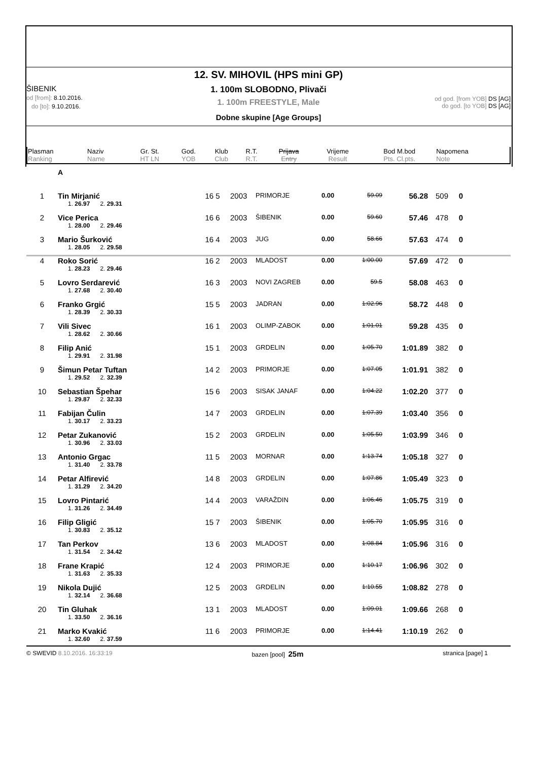ŠIBENIK
od [from]: 8.10.2016.
do [to]: 9.10.2016.
12. SV. MIHOVIL (HPS mini GP)
1. 100m SLOBODNO, Plivači
1. 100m FREESTYLE, Male
Dobne skupine [Age Groups]
od god. [from YOB] DS [AG]
do god. [to YOB] DS [AG]
| Plasman Ranking | Naziv Name | Gr. St. HT LN | God. YOB | Klub Club | R.T. R.T. | Prijava Entry | Vrijeme Result | Bod M.bod Pts. Cl.pts. | Napomena Note |
| --- | --- | --- | --- | --- | --- | --- | --- | --- | --- |
A
| 1 | Tin Mirjanić | 16 5 | 2003 | PRIMORJE | 0.00 | 59.09 | 56.28 | 509 | 0 | |
| | 1. 26.97 2. 29.31 | | | | | | | | | |
| 2 | Vice Perica | 16 6 | 2003 | ŠIBENIK | 0.00 | 59.60 | 57.46 | 478 | 0 | |
| | 1. 28.00 2. 29.46 | | | | | | | | | |
| 3 | Mario Šurković | 16 4 | 2003 | JUG | 0.00 | 58.66 | 57.63 | 474 | 0 | |
| | 1. 28.05 2. 29.58 | | | | | | | | | |
| 4 | Roko Sorić | 16 2 | 2003 | MLADOST | 0.00 | 1:00.00 | 57.69 | 472 | 0 | |
| | 1. 28.23 2. 29.46 | | | | | | | | | |
| 5 | Lovro Serdarević | 16 3 | 2003 | NOVI ZAGREB | 0.00 | 59.5 | 58.08 | 463 | 0 | |
| | 1. 27.68 2. 30.40 | | | | | | | | | |
| 6 | Franko Grgić | 15 5 | 2003 | JADRAN | 0.00 | 1:02.96 | 58.72 | 448 | 0 | |
| | 1. 28.39 2. 30.33 | | | | | | | | | |
| 7 | Vili Sivec | 16 1 | 2003 | OLIMP-ZABOK | 0.00 | 1:01.01 | 59.28 | 435 | 0 | |
| | 1. 28.62 2. 30.66 | | | | | | | | | |
| 8 | Filip Anić | 15 1 | 2003 | GRDELIN | 0.00 | 1:05.70 | 1:01.89 | 382 | 0 | |
| | 1. 29.91 2. 31.98 | | | | | | | | | |
| 9 | Šimun Petar Tuftan | 14 2 | 2003 | PRIMORJE | 0.00 | 1:07.05 | 1:01.91 | 382 | 0 | |
| | 1. 29.52 2. 32.39 | | | | | | | | | |
| 10 | Sebastian Špehar | 15 6 | 2003 | SISAK JANAF | 0.00 | 1:04.22 | 1:02.20 | 377 | 0 | |
| | 1. 29.87 2. 32.33 | | | | | | | | | |
| 11 | Fabijan Čulin | 14 7 | 2003 | GRDELIN | 0.00 | 1:07.39 | 1:03.40 | 356 | 0 | |
| | 1. 30.17 2. 33.23 | | | | | | | | | |
| 12 | Petar Zukanović | 15 2 | 2003 | GRDELIN | 0.00 | 1:05.50 | 1:03.99 | 346 | 0 | |
| | 1. 30.96 2. 33.03 | | | | | | | | | |
| 13 | Antonio Grgac | 11 5 | 2003 | MORNAR | 0.00 | 1:13.74 | 1:05.18 | 327 | 0 | |
| | 1. 31.40 2. 33.78 | | | | | | | | | |
| 14 | Petar Alfirević | 14 8 | 2003 | GRDELIN | 0.00 | 1:07.86 | 1:05.49 | 323 | 0 | |
| | 1. 31.29 2. 34.20 | | | | | | | | | |
| 15 | Lovro Pintarić | 14 4 | 2003 | VARAŽDIN | 0.00 | 1:06.46 | 1:05.75 | 319 | 0 | |
| | 1. 31.26 2. 34.49 | | | | | | | | | |
| 16 | Filip Gligić | 15 7 | 2003 | ŠIBENIK | 0.00 | 1:05.70 | 1:05.95 | 316 | 0 | |
| | 1. 30.83 2. 35.12 | | | | | | | | | |
| 17 | Tan Perkov | 13 6 | 2003 | MLADOST | 0.00 | 1:08.84 | 1:05.96 | 316 | 0 | |
| | 1. 31.54 2. 34.42 | | | | | | | | | |
| 18 | Frane Krapić | 12 4 | 2003 | PRIMORJE | 0.00 | 1:10.17 | 1:06.96 | 302 | 0 | |
| | 1. 31.63 2. 35.33 | | | | | | | | | |
| 19 | Nikola Dujić | 12 5 | 2003 | GRDELIN | 0.00 | 1:10.55 | 1:08.82 | 278 | 0 | |
| | 1. 32.14 2. 36.68 | | | | | | | | | |
| 20 | Tin Gluhak | 13 1 | 2003 | MLADOST | 0.00 | 1:09.01 | 1:09.66 | 268 | 0 | |
| | 1. 33.50 2. 36.16 | | | | | | | | | |
| 21 | Marko Kvakić | 11 6 | 2003 | PRIMORJE | 0.00 | 1:14.41 | 1:10.19 | 262 | 0 | |
| | 1. 32.60 2. 37.59 | | | | | | | | | |
© SWEVID 8.10.2016. 16:33:19 bazen [pool] 25m stranica [page] 1